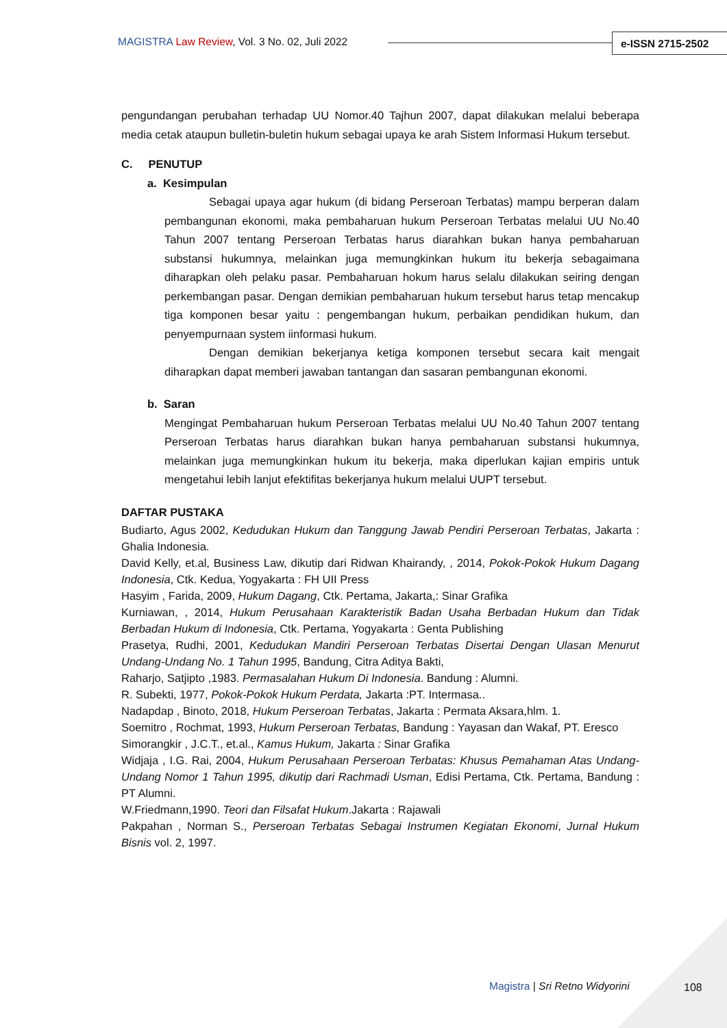MAGISTRA Law Review, Vol. 3 No. 02, Juli 2022
e-ISSN 2715-2502
pengundangan perubahan terhadap UU Nomor.40 Tajhun 2007, dapat dilakukan melalui beberapa media cetak ataupun bulletin-buletin hukum sebagai upaya ke arah Sistem Informasi Hukum tersebut.
C. PENUTUP
a. Kesimpulan
Sebagai upaya agar hukum (di bidang Perseroan Terbatas) mampu berperan dalam pembangunan ekonomi, maka pembaharuan hukum Perseroan Terbatas melalui UU No.40 Tahun 2007 tentang Perseroan Terbatas harus diarahkan bukan hanya pembaharuan substansi hukumnya, melainkan juga memungkinkan hukum itu bekerja sebagaimana diharapkan oleh pelaku pasar. Pembaharuan hokum harus selalu dilakukan seiring dengan perkembangan pasar. Dengan demikian pembaharuan hukum tersebut harus tetap mencakup tiga komponen besar yaitu : pengembangan hukum, perbaikan pendidikan hukum, dan penyempurnaan system iinformasi hukum.
Dengan demikian bekerjanya ketiga komponen tersebut secara kait mengait diharapkan dapat memberi jawaban tantangan dan sasaran pembangunan ekonomi.
b. Saran
Mengingat Pembaharuan hukum Perseroan Terbatas melalui UU No.40 Tahun 2007 tentang Perseroan Terbatas harus diarahkan bukan hanya pembaharuan substansi hukumnya, melainkan juga memungkinkan hukum itu bekerja, maka diperlukan kajian empiris untuk mengetahui lebih lanjut efektifitas bekerjanya hukum melalui UUPT tersebut.
DAFTAR PUSTAKA
Budiarto, Agus 2002, Kedudukan Hukum dan Tanggung Jawab Pendiri Perseroan Terbatas, Jakarta : Ghalia Indonesia.
David Kelly, et.al, Business Law, dikutip dari Ridwan Khairandy, , 2014, Pokok-Pokok Hukum Dagang Indonesia, Ctk. Kedua, Yogyakarta : FH UII Press
Hasyim , Farida, 2009, Hukum Dagang, Ctk. Pertama, Jakarta,: Sinar Grafika
Kurniawan, , 2014, Hukum Perusahaan Karakteristik Badan Usaha Berbadan Hukum dan Tidak Berbadan Hukum di Indonesia, Ctk. Pertama, Yogyakarta : Genta Publishing
Prasetya, Rudhi, 2001, Kedudukan Mandiri Perseroan Terbatas Disertai Dengan Ulasan Menurut Undang-Undang No. 1 Tahun 1995, Bandung, Citra Aditya Bakti,
Raharjo, Satjipto ,1983. Permasalahan Hukum Di Indonesia. Bandung : Alumni.
R. Subekti, 1977, Pokok-Pokok Hukum Perdata, Jakarta :PT. Intermasa..
Nadapdap , Binoto, 2018, Hukum Perseroan Terbatas, Jakarta : Permata Aksara,hlm. 1.
Soemitro , Rochmat, 1993, Hukum Perseroan Terbatas, Bandung : Yayasan dan Wakaf, PT. Eresco
Simorangkir , J.C.T., et.al., Kamus Hukum, Jakarta : Sinar Grafika
Widjaja , I.G. Rai, 2004, Hukum Perusahaan Perseroan Terbatas: Khusus Pemahaman Atas Undang-Undang Nomor 1 Tahun 1995, dikutip dari Rachmadi Usman, Edisi Pertama, Ctk. Pertama, Bandung : PT Alumni.
W.Friedmann,1990. Teori dan Filsafat Hukum.Jakarta : Rajawali
Pakpahan , Norman S., Perseroan Terbatas Sebagai Instrumen Kegiatan Ekonomi, Jurnal Hukum Bisnis vol. 2, 1997.
Magistra | Sri Retno Widyorini 108